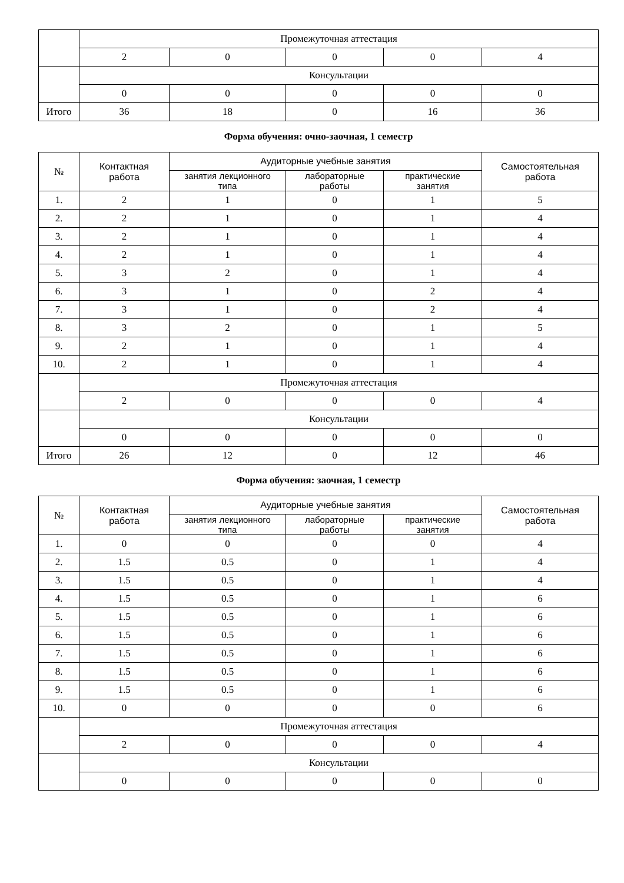| | Промежуточная аттестация | | | | |
| | 2 | 0 | 0 | 0 | 4 |
| | Консультации | | | | |
| | 0 | 0 | 0 | 0 | 0 |
| Итого | 36 | 18 | 0 | 16 | 36 |
Форма обучения: очно-заочная, 1 семестр
| № | Контактная работа | Аудиторные учебные занятия | | | Самостоятельная работа |
| --- | --- | --- | --- | --- | --- |
| | | занятия лекционного типа | лабораторные работы | практические занятия | |
| 1. | 2 | 1 | 0 | 1 | 5 |
| 2. | 2 | 1 | 0 | 1 | 4 |
| 3. | 2 | 1 | 0 | 1 | 4 |
| 4. | 2 | 1 | 0 | 1 | 4 |
| 5. | 3 | 2 | 0 | 1 | 4 |
| 6. | 3 | 1 | 0 | 2 | 4 |
| 7. | 3 | 1 | 0 | 2 | 4 |
| 8. | 3 | 2 | 0 | 1 | 5 |
| 9. | 2 | 1 | 0 | 1 | 4 |
| 10. | 2 | 1 | 0 | 1 | 4 |
| | Промежуточная аттестация | | | | |
| | 2 | 0 | 0 | 0 | 4 |
| | Консультации | | | | |
| | 0 | 0 | 0 | 0 | 0 |
| Итого | 26 | 12 | 0 | 12 | 46 |
Форма обучения: заочная, 1 семестр
| № | Контактная работа | Аудиторные учебные занятия | | | Самостоятельная работа |
| --- | --- | --- | --- | --- | --- |
| | | занятия лекционного типа | лабораторные работы | практические занятия | |
| 1. | 0 | 0 | 0 | 0 | 4 |
| 2. | 1.5 | 0.5 | 0 | 1 | 4 |
| 3. | 1.5 | 0.5 | 0 | 1 | 4 |
| 4. | 1.5 | 0.5 | 0 | 1 | 6 |
| 5. | 1.5 | 0.5 | 0 | 1 | 6 |
| 6. | 1.5 | 0.5 | 0 | 1 | 6 |
| 7. | 1.5 | 0.5 | 0 | 1 | 6 |
| 8. | 1.5 | 0.5 | 0 | 1 | 6 |
| 9. | 1.5 | 0.5 | 0 | 1 | 6 |
| 10. | 0 | 0 | 0 | 0 | 6 |
| | Промежуточная аттестация | | | | |
| | 2 | 0 | 0 | 0 | 4 |
| | Консультации | | | | |
| | 0 | 0 | 0 | 0 | 0 |